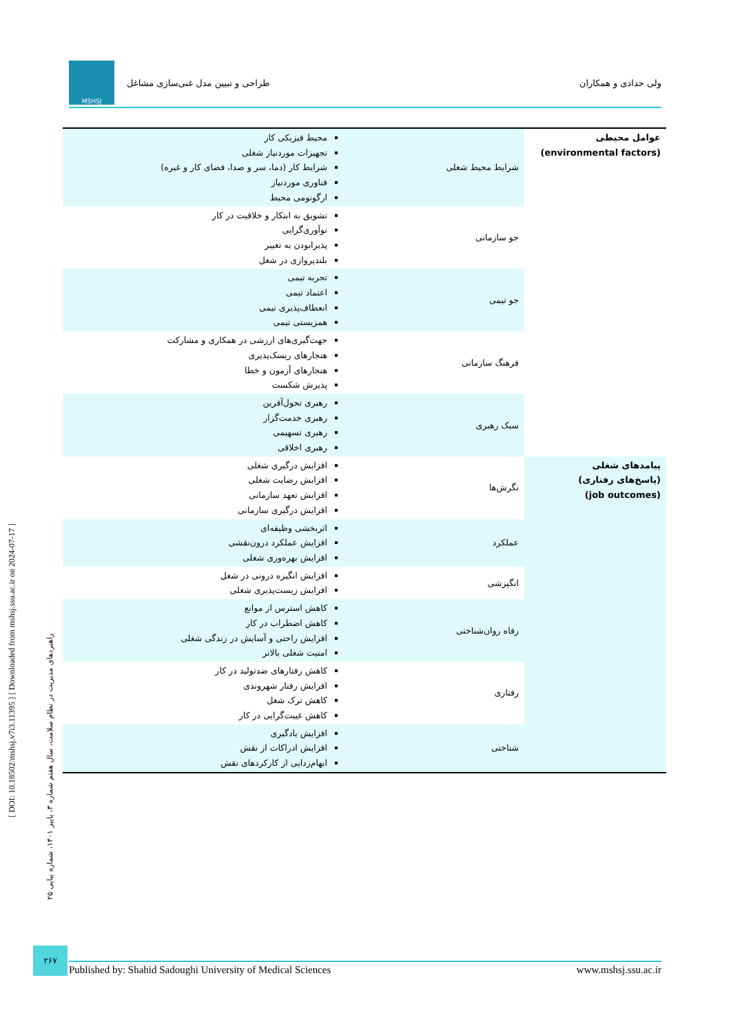ولی حدادی و همکاران طراحی و تبیین مدل غنی‌سازی مشاغل
MSHSJ
| عوامل محیطی (environmental factors) | شرایط محیط شغلی | محیط فیزیکی کار تجهیزات موردنیاز شغلی شرایط کار (دما، سر و صدا، فضای کار و غیره) فناوری موردنیاز ارگونومی محیط |
| | جو سازمانی | تشویق به ابتکار و خلاقیت در کار نوآوری‌گرایی پذیرابودن به تغییر بلندپروازی در شغل |
| | جو تیمی | تجربه تیمی اعتماد تیمی انعطاف‌پذیری تیمی همزیستی تیمی |
| | فرهنگ سازمانی | جهت‌گیری‌های ارزشی در همکاری و مشارکت هنجارهای ریسک‌پذیری هنجارهای آزمون و خطا پذیرش شکست |
| | سبک رهبری | رهبری تحول‌آفرین رهبری خدمت‌گزار رهبری تسهیمی رهبری اخلاقی |
| پیامدهای شغلی (پاسخ‌های رفتاری) (job outcomes) | نگرش‌ها | افزایش درگیری شغلی افزایش رضایت شغلی افزایش تعهد سازمانی افزایش درگیری سازمانی |
| | عملکرد | اثربخشی وظیفه‌ای افزایش عملکرد درون‌نقشی افزایش بهره‌وری شغلی |
| | انگیزشی | افزایش انگیزه درونی در شغل افزایش زیست‌پذیری شغلی |
| | رفاه روان‌شناختی | کاهش استرس از موانع کاهش اضطراب در کار افزایش راحتی و آسایش در زندگی شغلی امنیت شغلی بالاتر |
| | رفتاری | کاهش رفتارهای ضدتولید در کار افزایش رفتار شهروندی کاهش ترک شغل کاهش غیبت‌گرایی در کار |
| | شناختی | افزایش یادگیری افزایش ادراکات از نقش ابهام‌زدایی از کارکردهای نقش |
[ DOI: 10.18502/mshsj.v7i3.11395 ] [ Downloaded from mshsj.ssu.ac.ir on 2024-07-17 ]
راهبردهای مدیریت در نظام سلامت، سال هفتم شماره ۳، پاییز ۱۴۰۱، شماره پیاپی ۲۵
۲۶۷
Published by: Shahid Sadoughi University of Medical Sciences www.mshsj.ssu.ac.ir